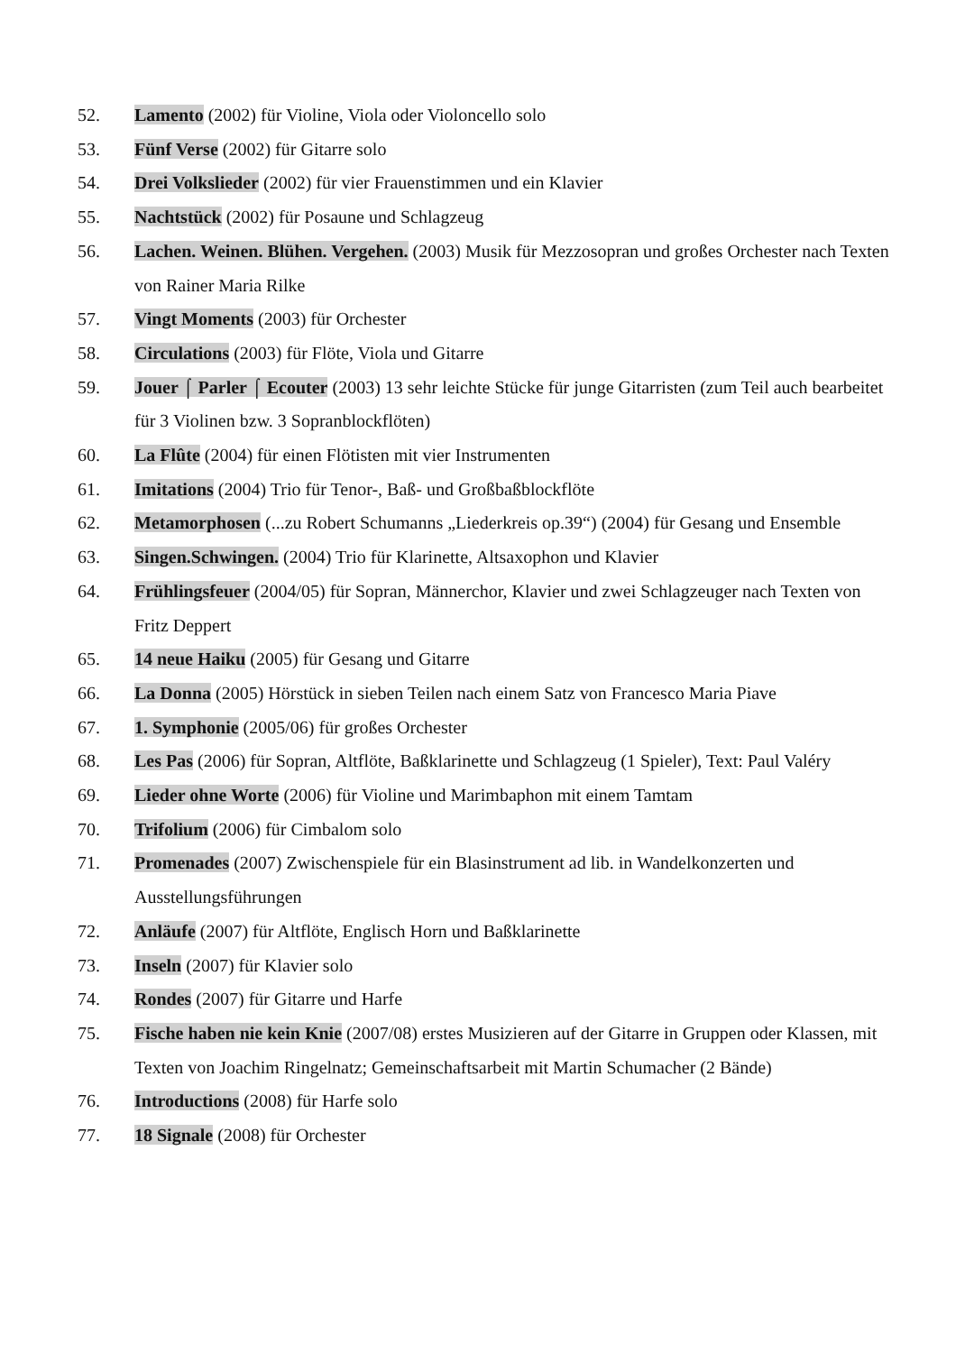52. Lamento (2002) für Violine, Viola oder Violoncello solo
53. Fünf Verse (2002) für Gitarre solo
54. Drei Volkslieder (2002) für vier Frauenstimmen und ein Klavier
55. Nachtstück (2002) für Posaune und Schlagzeug
56. Lachen. Weinen. Blühen. Vergehen. (2003) Musik für Mezzosopran und großes Orchester nach Texten von Rainer Maria Rilke
57. Vingt Moments (2003) für Orchester
58. Circulations (2003) für Flöte, Viola und Gitarre
59. Jouer ⌠ Parler ⌠ Ecouter (2003) 13 sehr leichte Stücke für junge Gitarristen (zum Teil auch bearbeitet für 3 Violinen bzw. 3 Sopranblockflöten)
60. La Flûte (2004) für einen Flötisten mit vier Instrumenten
61. Imitations (2004) Trio für Tenor-, Baß- und Großbaßblockflöte
62. Metamorphosen (...zu Robert Schumanns „Liederkreis op.39“) (2004) für Gesang und Ensemble
63. Singen.Schwingen. (2004) Trio für Klarinette, Altsaxophon und Klavier
64. Frühlingsfeuer (2004/05) für Sopran, Männerchor, Klavier und zwei Schlagzeuger nach Texten von Fritz Deppert
65. 14 neue Haiku (2005) für Gesang und Gitarre
66. La Donna (2005) Hörstück in sieben Teilen nach einem Satz von Francesco Maria Piave
67. 1. Symphonie (2005/06) für großes Orchester
68. Les Pas (2006) für Sopran, Altflöte, Baßklarinette und Schlagzeug (1 Spieler), Text: Paul Valéry
69. Lieder ohne Worte (2006) für Violine und Marimbaphon mit einem Tamtam
70. Trifolium (2006) für Cimbalom solo
71. Promenades (2007) Zwischenspiele für ein Blasinstrument ad lib. in Wandelkonzerten und Ausstellungsführungen
72. Anläufe (2007) für Altflöte, Englisch Horn und Baßklarinette
73. Inseln (2007) für Klavier solo
74. Rondes (2007) für Gitarre und Harfe
75. Fische haben nie kein Knie (2007/08) erstes Musizieren auf der Gitarre in Gruppen oder Klassen, mit Texten von Joachim Ringelnatz; Gemeinschaftsarbeit mit Martin Schumacher (2 Bände)
76. Introductions (2008) für Harfe solo
77. 18 Signale (2008) für Orchester